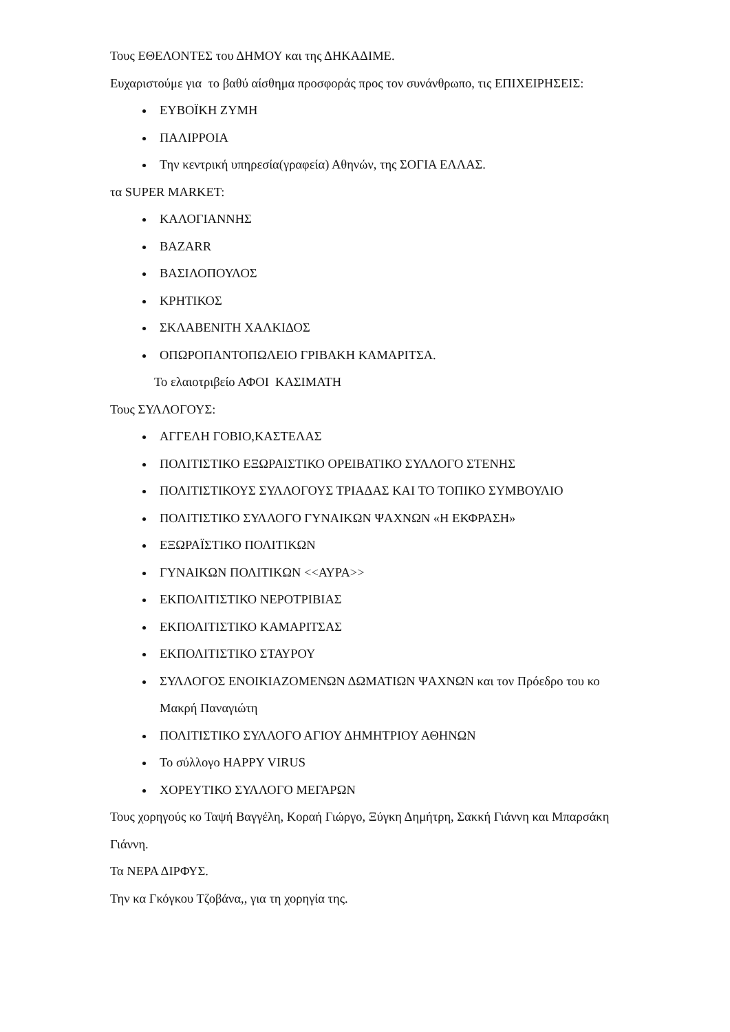Τους ΕΘΕΛΟΝΤΕΣ του ΔΗΜΟΥ και της ΔΗΚΑΔΙΜΕ.
Ευχαριστούμε για το βαθύ αίσθημα προσφοράς προς τον συνάνθρωπο, τις ΕΠΙΧΕΙΡΗΣΕΙΣ:
ΕΥΒΟΪΚΗ ΖΥΜΗ
ΠΑΛΙΡΡΟΙΑ
Την κεντρική υπηρεσία(γραφεία) Αθηνών, της ΣΟΓΙΑ ΕΛΛΑΣ.
τα SUPER MARKET:
ΚΑΛΟΓΙΑΝΝΗΣ
BAZARR
ΒΑΣΙΛΟΠΟΥΛΟΣ
ΚΡΗΤΙΚΟΣ
ΣΚΛΑΒΕΝΙΤΗ ΧΑΛΚΙΔΟΣ
ΟΠΩΡΟΠΑΝΤΟΠΩΛΕΙΟ ΓΡΙΒΑΚΗ ΚΑΜΑΡΙΤΣΑ.
Το ελαιοτριβείο ΑΦΟΙ ΚΑΣΙΜΑΤΗ
Τους ΣΥΛΛΟΓΟΥΣ:
ΑΓΓΕΛΗ ΓΟΒΙΟ,ΚΑΣΤΕΛΑΣ
ΠΟΛΙΤΙΣΤΙΚΟ ΕΞΩΡΑΙΣΤΙΚΟ ΟΡΕΙΒΑΤΙΚΟ ΣΥΛΛΟΓΟ ΣΤΕΝΗΣ
ΠΟΛΙΤΙΣΤΙΚΟΥΣ ΣΥΛΛΟΓΟΥΣ ΤΡΙΑΔΑΣ ΚΑΙ ΤΟ ΤΟΠΙΚΟ ΣΥΜΒΟΥΛΙΟ
ΠΟΛΙΤΙΣΤΙΚΟ ΣΥΛΛΟΓΟ ΓΥΝΑΙΚΩΝ ΨΑΧΝΩΝ «Η ΕΚΦΡΑΣΗ»
ΕΞΩΡΑΪΣΤΙΚΟ ΠΟΛΙΤΙΚΩΝ
ΓΥΝΑΙΚΩΝ ΠΟΛΙΤΙΚΩΝ <<ΑΥΡΑ>>
ΕΚΠΟΛΙΤΙΣΤΙΚΟ ΝΕΡΟΤΡΙΒΙΑΣ
ΕΚΠΟΛΙΤΙΣΤΙΚΟ ΚΑΜΑΡΙΤΣΑΣ
ΕΚΠΟΛΙΤΙΣΤΙΚΟ ΣΤΑΥΡΟΥ
ΣΥΛΛΟΓΟΣ ΕΝΟΙΚΙΑΖΟΜΕΝΩΝ ΔΩΜΑΤΙΩΝ ΨΑΧΝΩΝ και τον Πρόεδρο του κο Μακρή Παναγιώτη
ΠΟΛΙΤΙΣΤΙΚΟ ΣΥΛΛΟΓΟ ΑΓΙΟΥ ΔΗΜΗΤΡΙΟΥ ΑΘΗΝΩΝ
Το σύλλογο HAPPY VIRUS
ΧΟΡΕΥΤΙΚΟ ΣΥΛΛΟΓΟ ΜΕΓΑΡΩΝ
Τους χορηγούς κο Ταψή Βαγγέλη, Κοραή Γιώργο, Ξύγκη Δημήτρη, Σακκή Γιάννη και Μπαρσάκη Γιάννη.
Τα ΝΕΡΑ ΔΙΡΦΥΣ.
Την κα Γκόγκου Τζοβάνα,, για τη χορηγία της.